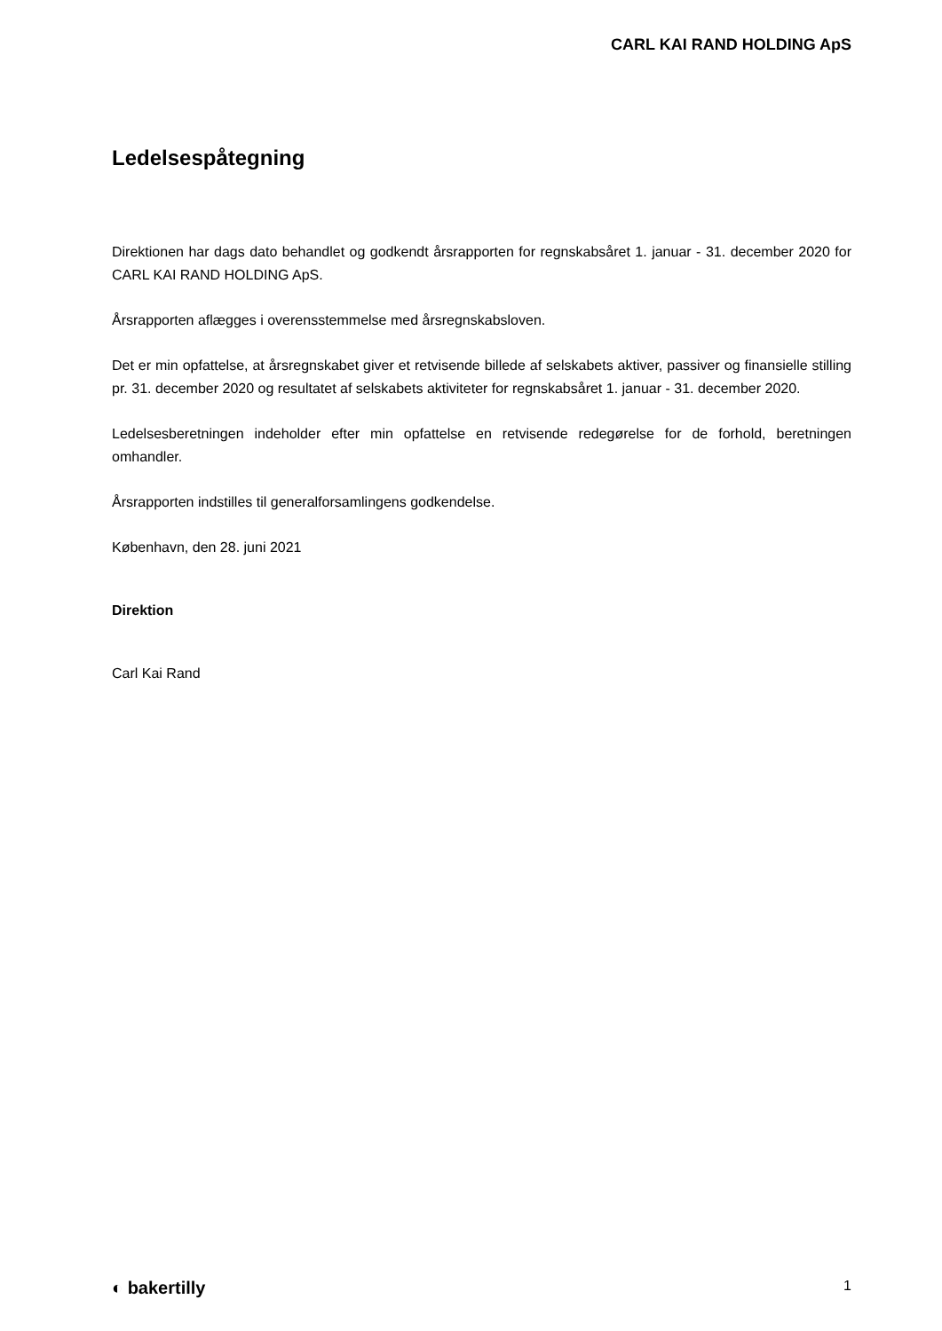CARL KAI RAND HOLDING ApS
Ledelsespåtegning
Direktionen har dags dato behandlet og godkendt årsrapporten for regnskabsåret 1. januar - 31. december 2020 for CARL KAI RAND HOLDING ApS.
Årsrapporten aflægges i overensstemmelse med årsregnskabsloven.
Det er min opfattelse, at årsregnskabet giver et retvisende billede af selskabets aktiver, passiver og finansielle stilling pr. 31. december 2020 og resultatet af selskabets aktiviteter for regnskabsåret 1. januar - 31. december 2020.
Ledelsesberetningen indeholder efter min opfattelse en retvisende redegørelse for de forhold, beretningen omhandler.
Årsrapporten indstilles til generalforsamlingens godkendelse.
København, den 28. juni 2021
Direktion
Carl Kai Rand
◐ bakertilly 1